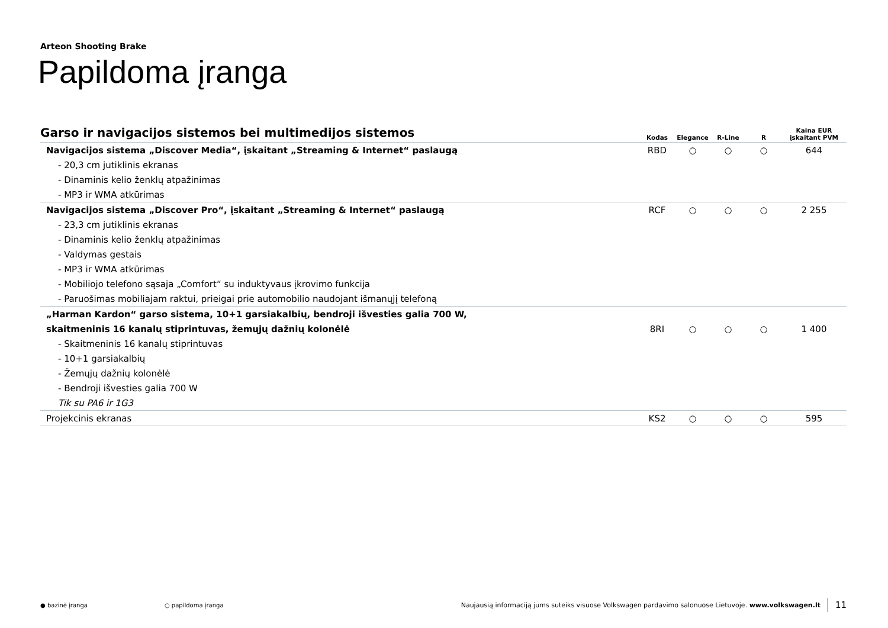Arteon Shooting Brake
Papildoma įranga
| Garso ir navigacijos sistemos bei multimedijos sistemos | Kodas | Elegance | R-Line | R | Kaina EUR įskaitant PVM |
| --- | --- | --- | --- | --- | --- |
| Navigacijos sistema „Discover Media“, įskaitant „Streaming & Internet“ paslaugą | RBD | ○ | ○ | ○ | 644 |
| - 20,3 cm jutiklinis ekranas | | | | | |
| - Dinaminis kelio ženklų atpažinimas | | | | | |
| - MP3 ir WMA atkūrimas | | | | | |
| Navigacijos sistema „Discover Pro“, įskaitant „Streaming & Internet“ paslaugą | RCF | ○ | ○ | ○ | 2 255 |
| - 23,3 cm jutiklinis ekranas | | | | | |
| - Dinaminis kelio ženklų atpažinimas | | | | | |
| - Valdymas gestais | | | | | |
| - MP3 ir WMA atkūrimas | | | | | |
| - Mobiliojo telefono sąsaja „Comfort“ su induktyvaus įkrovimo funkcija | | | | | |
| - Paruošimas mobiliajam raktui, prieigai prie automobilio naudojant išmanųjį telefoną | | | | | |
| „Harman Kardon“ garso sistema, 10+1 garsiakalbių, bendroji išvesties galia 700 W, | | | | | |
| skaitmeninis 16 kanalų stiprintuvas, žemųjų dažnių kolonėlė | 8RI | ○ | ○ | ○ | 1 400 |
| - Skaitmeninis 16 kanalų stiprintuvas | | | | | |
| - 10+1 garsiakalbių | | | | | |
| - Žemųjų dažnių kolonėlė | | | | | |
| - Bendroji išvesties galia 700 W | | | | | |
| Tik su PA6 ir 1G3 | | | | | |
| Projekcinis ekranas | KS2 | ○ | ○ | ○ | 595 |
● bazinė įranga ○ papildoma įranga Naujausią informaciją jums suteiks visuose Volkswagen pardavimo salonuose Lietuvoje. www.volkswagen.lt 11